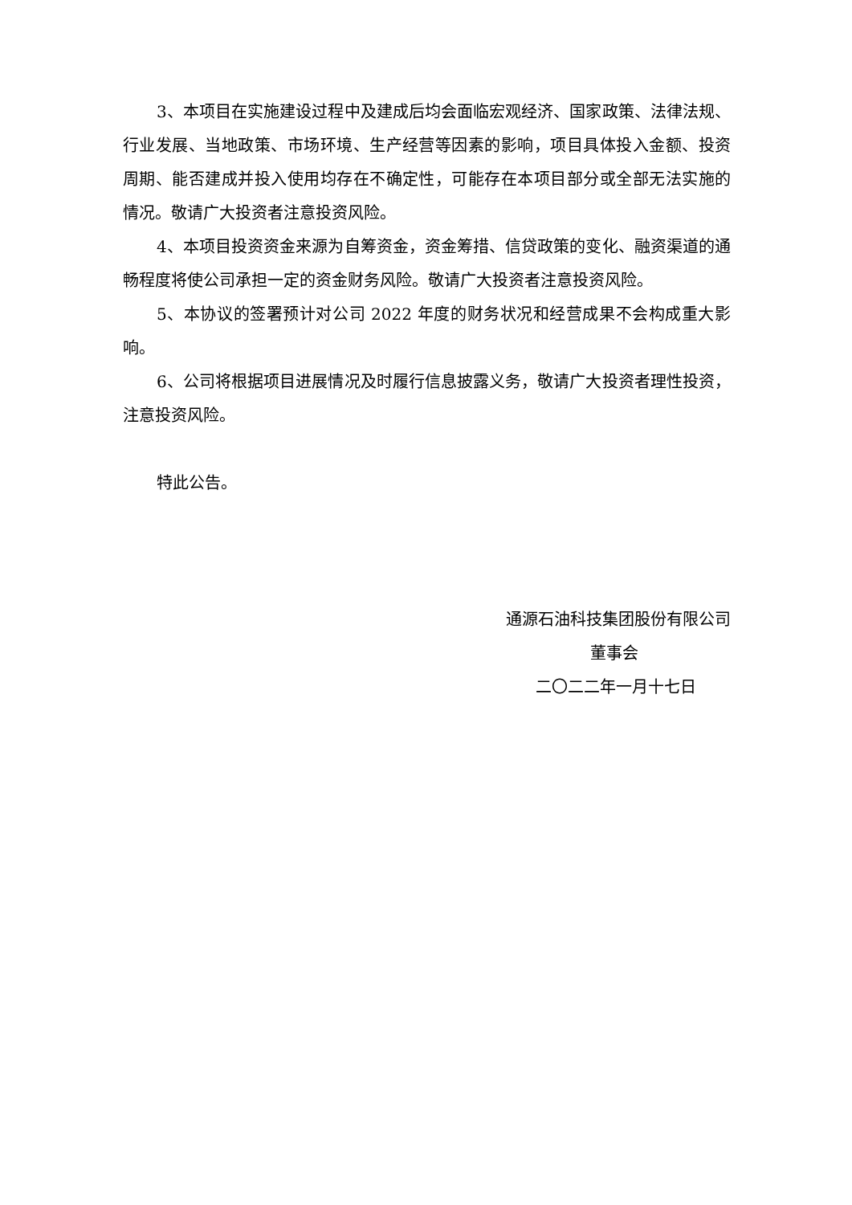3、本项目在实施建设过程中及建成后均会面临宏观经济、国家政策、法律法规、行业发展、当地政策、市场环境、生产经营等因素的影响，项目具体投入金额、投资周期、能否建成并投入使用均存在不确定性，可能存在本项目部分或全部无法实施的情况。敬请广大投资者注意投资风险。
4、本项目投资资金来源为自筹资金，资金筹措、信贷政策的变化、融资渠道的通畅程度将使公司承担一定的资金财务风险。敬请广大投资者注意投资风险。
5、本协议的签署预计对公司 2022 年度的财务状况和经营成果不会构成重大影响。
6、公司将根据项目进展情况及时履行信息披露义务，敬请广大投资者理性投资，注意投资风险。
特此公告。
通源石油科技集团股份有限公司
董事会
二〇二二年一月十七日